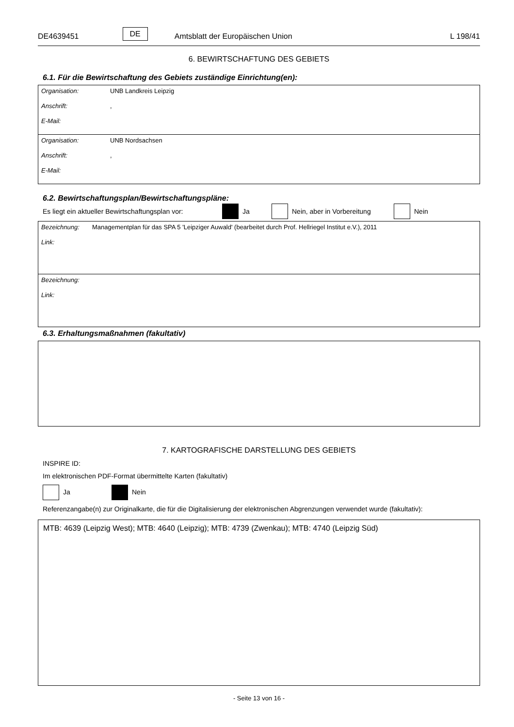DE4639451 DE Amtsblatt der Europäischen Union L 198/41
6. BEWIRTSCHAFTUNG DES GEBIETS
6.1. Für die Bewirtschaftung des Gebiets zuständige Einrichtung(en):
Organisation: UNB Landkreis Leipzig
Anschrift:,
E-Mail:
Organisation: UNB Nordsachsen
Anschrift:,
E-Mail:
6.2. Bewirtschaftungsplan/Bewirtschaftungspläne:
Es liegt ein aktueller Bewirtschaftungsplan vor: Ja Nein, aber in Vorbereitung Nein
Bezeichnung: Managementplan für das SPA 5 'Leipziger Auwald' (bearbeitet durch Prof. Hellriegel Institut e.V.), 2011
Link:
Bezeichnung:
Link:
6.3. Erhaltungsmaßnahmen (fakultativ)
7. KARTOGRAFISCHE DARSTELLUNG DES GEBIETS
INSPIRE ID:
Im elektronischen PDF-Format übermittelte Karten (fakultativ)
Ja Nein
Referenzangabe(n) zur Originalkarte, die für die Digitalisierung der elektronischen Abgrenzungen verwendet wurde (fakultativ):
MTB: 4639 (Leipzig West); MTB: 4640 (Leipzig); MTB: 4739 (Zwenkau); MTB: 4740 (Leipzig Süd)
- Seite 13 von 16 -